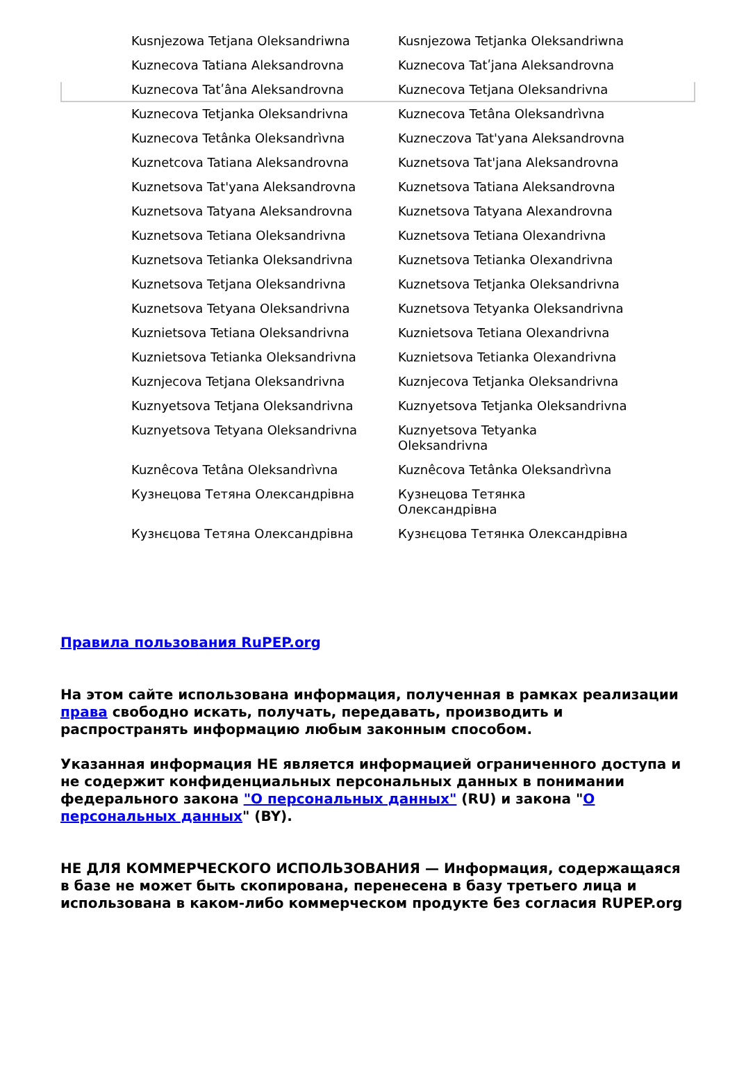| Kusnjezowa Tetjana Oleksandriwna | Kusnjezowa Tetjanka Oleksandriwna |
| Kuznecova Tatiana Aleksandrovna | Kuznecova Tatʹjana Aleksandrovna |
| Kuznecova Tatʹâna Aleksandrovna | Kuznecova Tetjana Oleksandrivna |
| Kuznecova Tetjanka Oleksandrivna | Kuznecova Tetâna Oleksandrìvna |
| Kuznecova Tetânka Oleksandrìvna | Kuzneczova Tat'yana Aleksandrovna |
| Kuznetcova Tatiana Aleksandrovna | Kuznetsova Tat'jana Aleksandrovna |
| Kuznetsova Tat'yana Aleksandrovna | Kuznetsova Tatiana Aleksandrovna |
| Kuznetsova Tatyana Aleksandrovna | Kuznetsova Tatyana Alexandrovna |
| Kuznetsova Tetiana Oleksandrivna | Kuznetsova Tetiana Olexandrivna |
| Kuznetsova Tetianka Oleksandrivna | Kuznetsova Tetianka Olexandrivna |
| Kuznetsova Tetjana Oleksandrivna | Kuznetsova Tetjanka Oleksandrivna |
| Kuznetsova Tetyana Oleksandrivna | Kuznetsova Tetyanka Oleksandrivna |
| Kuznietsova Tetiana Oleksandrivna | Kuznietsova Tetiana Olexandrivna |
| Kuznietsova Tetianka Oleksandrivna | Kuznietsova Tetianka Olexandrivna |
| Kuznjecova Tetjana Oleksandrivna | Kuznjecova Tetjanka Oleksandrivna |
| Kuznyetsova Tetjana Oleksandrivna | Kuznyetsova Tetjanka Oleksandrivna |
| Kuznyetsova Tetyana Oleksandrivna | Kuznyetsova Tetyanka Oleksandrivna |
| Kuznêcova Tetâna Oleksandrìvna | Kuznêcova Tetânka Oleksandrìvna |
| Кузнецова Тетяна Олександрівна | Кузнецова Тетянка Олександрівна |
| Кузнєцова Тетяна Олександрівна | Кузнєцова Тетянка Олександрівна |
Правила пользования RuPEP.org
На этом сайте использована информация, полученная в рамках реализации права свободно искать, получать, передавать, производить и распространять информацию любым законным способом.
Указанная информация НЕ является информацией ограниченного доступа и не содержит конфиденциальных персональных данных в понимании федерального закона "О персональных данных" (RU) и закона "О персональных данных" (BY).
НЕ ДЛЯ КОММЕРЧЕСКОГО ИСПОЛЬЗОВАНИЯ — Информация, содержащаяся в базе не может быть скопирована, перенесена в базу третьего лица и использована в каком-либо коммерческом продукте без согласия RUPEP.org